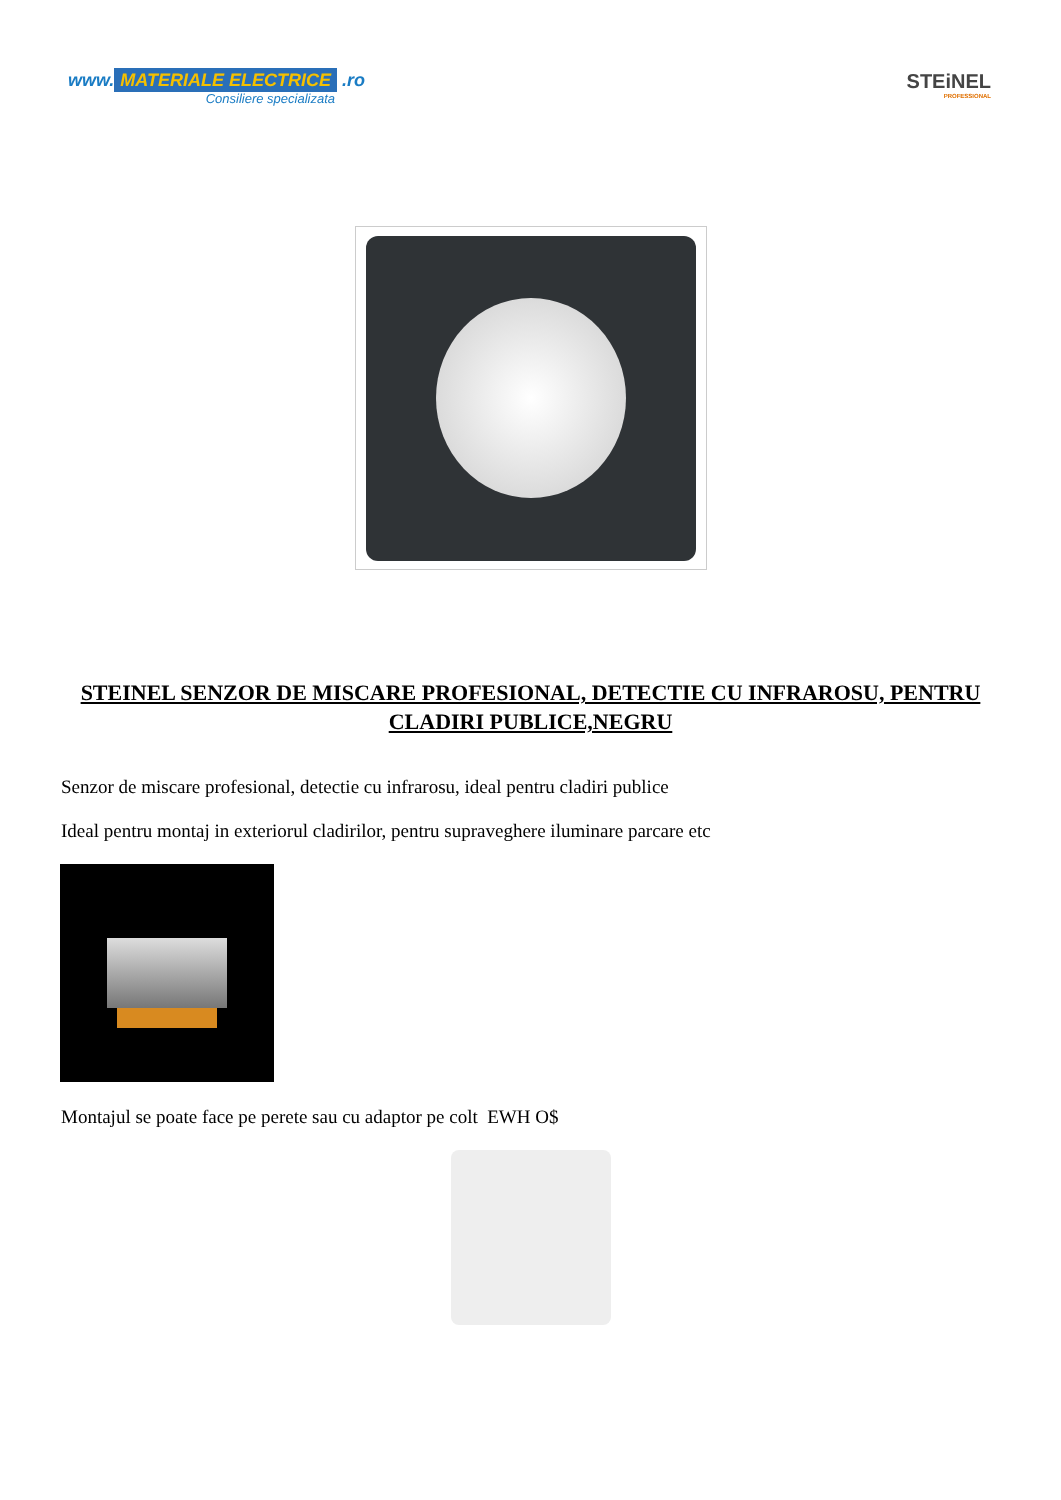www. MATERIALE ELECTRICE .ro
Consiliere specializata
STEiNEL
PROFESSIONAL
STEINEL SENZOR DE MISCARE PROFESIONAL, DETECTIE CU INFRAROSU, PENTRU CLADIRI PUBLICE,NEGRU
Senzor de miscare profesional, detectie cu infrarosu, ideal pentru cladiri publice
Ideal pentru montaj in exteriorul cladirilor, pentru supraveghere iluminare parcare etc
Montajul se poate face pe perete sau cu adaptor pe colt EWH O$